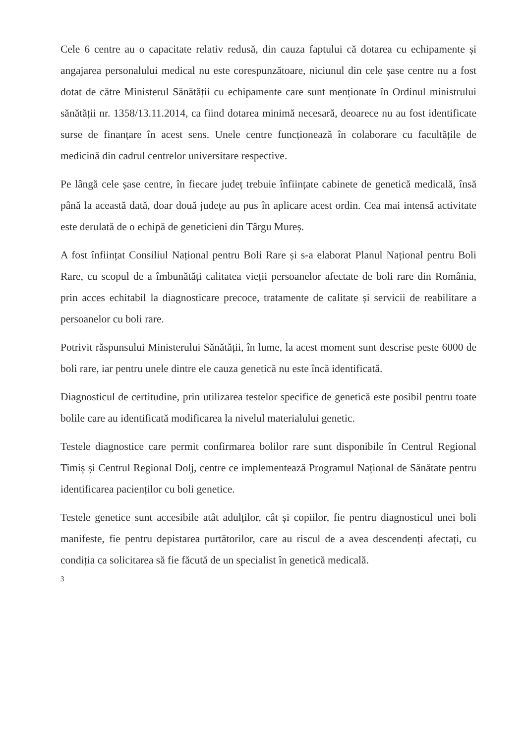Cele 6 centre au o capacitate relativ redusă, din cauza faptului că dotarea cu echipamente și angajarea personalului medical nu este corespunzătoare, niciunul din cele șase centre nu a fost dotat de către Ministerul Sănătății cu echipamente care sunt menționate în Ordinul ministrului sănătății nr. 1358/13.11.2014, ca fiind dotarea minimă necesară, deoarece nu au fost identificate surse de finanțare în acest sens. Unele centre funcționează în colaborare cu facultățile de medicină din cadrul centrelor universitare respective.
Pe lângă cele șase centre, în fiecare județ trebuie înființate cabinete de genetică medicală, însă până la această dată, doar două județe au pus în aplicare acest ordin. Cea mai intensă activitate este derulată de o echipă de geneticieni din Târgu Mureș.
A fost înființat Consiliul Național pentru Boli Rare și s-a elaborat Planul Național pentru Boli Rare, cu scopul de a îmbunătăți calitatea vieții persoanelor afectate de boli rare din România, prin acces echitabil la diagnosticare precoce, tratamente de calitate și servicii de reabilitare a persoanelor cu boli rare.
Potrivit răspunsului Ministerului Sănătății, în lume, la acest moment sunt descrise peste 6000 de boli rare, iar pentru unele dintre ele cauza genetică nu este încă identificată.
Diagnosticul de certitudine, prin utilizarea testelor specifice de genetică este posibil pentru toate bolile care au identificată modificarea la nivelul materialului genetic.
Testele diagnostice care permit confirmarea bolilor rare sunt disponibile în Centrul Regional Timiș și Centrul Regional Dolj, centre ce implementează Programul Național de Sănătate pentru identificarea pacienților cu boli genetice.
Testele genetice sunt accesibile atât adulților, cât și copiilor, fie pentru diagnosticul unei boli manifeste, fie pentru depistarea purtătorilor, care au riscul de a avea descendenți afectați, cu condiția ca solicitarea să fie făcută de un specialist în genetică medicală.
3